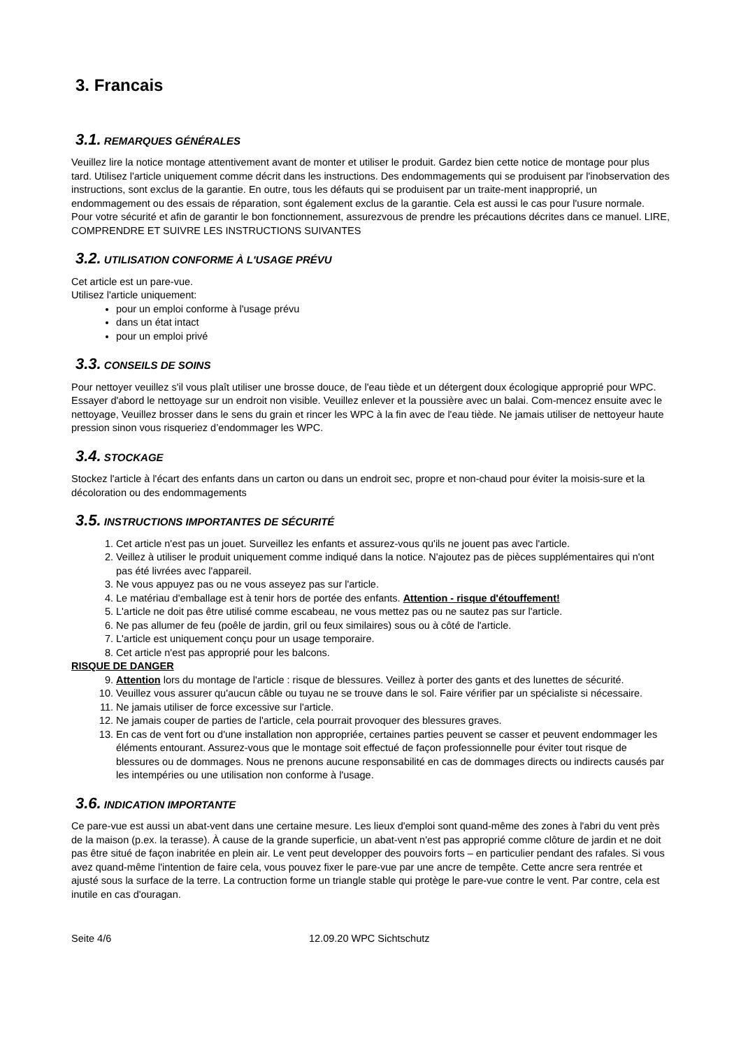3. Francais
3.1. REMARQUES GÉNÉRALES
Veuillez lire la notice montage attentivement avant de monter et utiliser le produit. Gardez bien cette notice de montage pour plus tard. Utilisez l'article uniquement comme décrit dans les instructions. Des endommagements qui se produisent par l'inobservation des instructions, sont exclus de la garantie. En outre, tous les défauts qui se produisent par un traite-ment inapproprié, un endommagement ou des essais de réparation, sont également exclus de la garantie. Cela est aussi le cas pour l'usure normale.
Pour votre sécurité et afin de garantir le bon fonctionnement, assurezvous de prendre les précautions décrites dans ce manuel. LIRE, COMPRENDRE ET SUIVRE LES INSTRUCTIONS SUIVANTES
3.2. UTILISATION CONFORME À L'USAGE PRÉVU
Cet article est un pare-vue.
Utilisez l'article uniquement:
pour un emploi conforme à l'usage prévu
dans un état intact
pour un emploi privé
3.3. CONSEILS DE SOINS
Pour nettoyer veuillez s'il vous plaît utiliser une brosse douce, de l'eau tiède et un détergent doux écologique approprié pour WPC. Essayer d'abord le nettoyage sur un endroit non visible. Veuillez enlever et la poussière avec un balai. Com-mencez ensuite avec le nettoyage, Veuillez brosser dans le sens du grain et rincer les WPC à la fin avec de l'eau tiède. Ne jamais utiliser de nettoyeur haute pression sinon vous risqueriez d’endommager les WPC.
3.4. STOCKAGE
Stockez l'article à l'écart des enfants dans un carton ou dans un endroit sec, propre et non-chaud pour éviter la moisis-sure et la décoloration ou des endommagements
3.5. INSTRUCTIONS IMPORTANTES DE SÉCURITÉ
1. Cet article n'est pas un jouet. Surveillez les enfants et assurez-vous qu'ils ne jouent pas avec l'article.
2. Veillez à utiliser le produit uniquement comme indiqué dans la notice. N'ajoutez pas de pièces supplémentaires qui n'ont pas été livrées avec l'appareil.
3. Ne vous appuyez pas ou ne vous asseyez pas sur l'article.
4. Le matériau d'emballage est à tenir hors de portée des enfants. Attention - risque d'étouffement!
5. L'article ne doit pas être utilisé comme escabeau, ne vous mettez pas ou ne sautez pas sur l'article.
6. Ne pas allumer de feu (poêle de jardin, gril ou feux similaires) sous ou à côté de l'article.
7. L'article est uniquement conçu pour un usage temporaire.
8. Cet article n'est pas approprié pour les balcons.
RISQUE DE DANGER
9. Attention lors du montage de l'article : risque de blessures. Veillez à porter des gants et des lunettes de sécurité.
10. Veuillez vous assurer qu'aucun câble ou tuyau ne se trouve dans le sol. Faire vérifier par un spécialiste si nécessaire.
11. Ne jamais utiliser de force excessive sur l'article.
12. Ne jamais couper de parties de l'article, cela pourrait provoquer des blessures graves.
13. En cas de vent fort ou d'une installation non appropriée, certaines parties peuvent se casser et peuvent endommager les éléments entourant. Assurez-vous que le montage soit effectué de façon professionnelle pour éviter tout risque de blessures ou de dommages. Nous ne prenons aucune responsabilité en cas de dommages directs ou indirects causés par les intempéries ou une utilisation non conforme à l'usage.
3.6. INDICATION IMPORTANTE
Ce pare-vue est aussi un abat-vent dans une certaine mesure. Les lieux d'emploi sont quand-même des zones à l'abri du vent près de la maison (p.ex. la terasse). À cause de la grande superficie, un abat-vent n'est pas approprié comme clôture de jardin et ne doit pas être situé de façon inabritée en plein air. Le vent peut developper des pouvoirs forts – en particulier pendant des rafales. Si vous avez quand-même l'intention de faire cela, vous pouvez fixer le pare-vue par une ancre de tempête. Cette ancre sera rentrée et ajusté sous la surface de la terre. La contruction forme un triangle stable qui protège le pare-vue contre le vent. Par contre, cela est inutile en cas d'ouragan.
Seite 4/6 12.09.20 WPC Sichtschutz